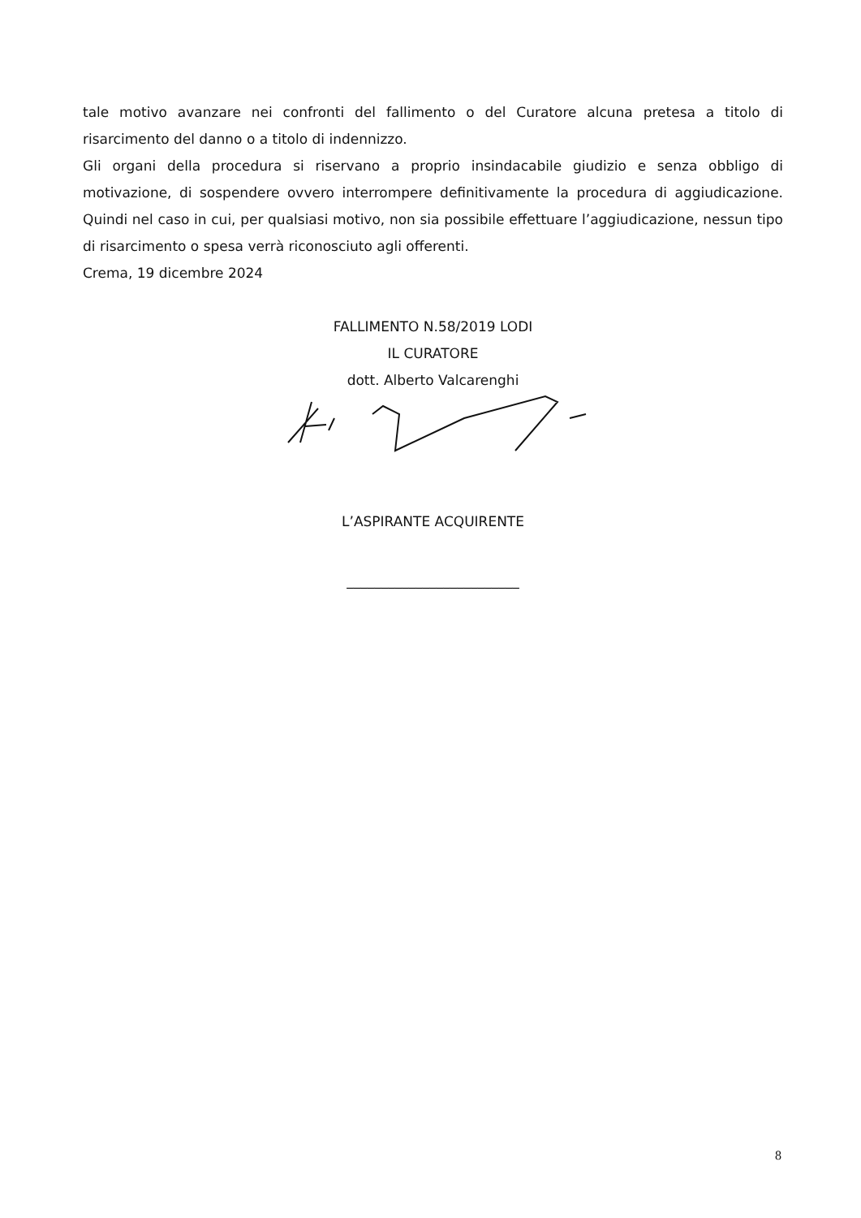tale motivo avanzare nei confronti del fallimento o del Curatore alcuna pretesa a titolo di risarcimento del danno o a titolo di indennizzo.
Gli organi della procedura si riservano a proprio insindacabile giudizio e senza obbligo di motivazione, di sospendere ovvero interrompere definitivamente la procedura di aggiudicazione. Quindi nel caso in cui, per qualsiasi motivo, non sia possibile effettuare l’aggiudicazione, nessun tipo di risarcimento o spesa verrà riconosciuto agli offerenti.
Crema, 19 dicembre 2024
FALLIMENTO N.58/2019 LODI
IL CURATORE
dott. Alberto Valcarenghi
L’ASPIRANTE ACQUIRENTE
_________________________
8